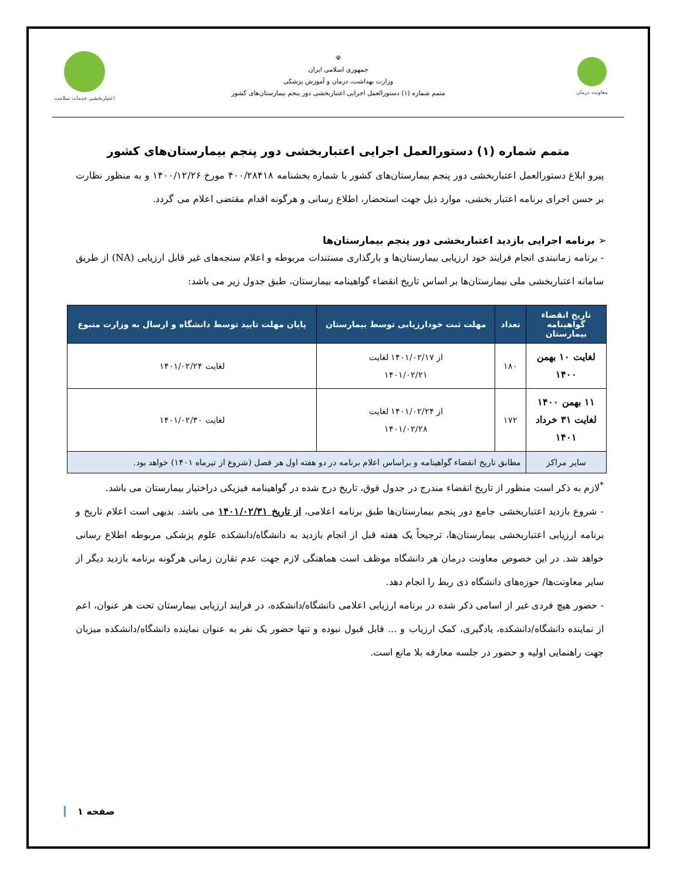معاونت درمان
☫
جمهوری اسلامی ایران
وزارت بهداشت، درمان و آموزش پزشکی
متمم شماره (۱) دستورالعمل اجرایی اعتباربخشی دور پنجم بیمارستان‌های کشور
اعتباربخشی خدمات سلامت
متمم شماره (۱) دستورالعمل اجرایی اعتباربخشی دور پنجم بیمارستان‌های کشور
پیرو ابلاغ دستورالعمل اعتباربخشی دور پنجم بیمارستان‌های کشور با شماره بخشنامه ۴۰۰/۲۸۴۱۸ مورخ ۱۴۰۰/۱۲/۲۶ و به منظور نظارت بر حسن اجرای برنامه اعتبار بخشی، موارد ذیل جهت استحضار، اطلاع رسانی و هرگونه اقدام مقتضی اعلام می گردد.
➢ برنامه اجرایی بازدید اعتباربخشی دور پنجم بیمارستان‌ها
- برنامه زمانبندی انجام فرایند خود ارزیابی بیمارستان‌ها و بارگذاری مستندات مربوطه و اعلام سنجه‌های غیر قابل ارزیابی (NA) از طریق سامانه اعتباربخشی ملی بیمارستان‌ها بر اساس تاریخ انقضاء گواهینامه بیمارستان، طبق جدول زیر می باشد:
| تاریخ انقضاء گواهینامه بیمارستان | تعداد | مهلت ثبت خودارزیابی توسط بیمارستان | پایان مهلت تایید توسط دانشگاه و ارسال به وزارت متبوع |
| --- | --- | --- | --- |
| لغایت ۱۰ بهمن ۱۴۰۰ | ۱۸۰ | از ۱۴۰۱/۰۲/۱۷ لغایت ۱۴۰۱/۰۲/۲۱ | لغایت ۱۴۰۱/۰۲/۲۴ |
| ۱۱ بهمن ۱۴۰۰ لغایت ۳۱ خرداد ۱۴۰۱ | ۱۷۲ | از ۱۴۰۱/۰۲/۲۴ لغایت ۱۴۰۱/۰۲/۲۸ | لغایت ۱۴۰۱/۰۲/۳۰ |
| سایر مراکز | مطابق تاریخ انقضاء گواهینامه و براساس اعلام برنامه در دو هفته اول هر فصل (شروع از تیرماه ۱۴۰۱) خواهد بود. | | |
<sup>*</sup> لازم به ذکر است منظور از تاریخ انقضاء مندرج در جدول فوق، تاریخ درج شده در گواهینامه فیزیکی دراختیار بیمارستان می باشد.
- شروع بازدید اعتباربخشی جامع دور پنجم بیمارستان‌ها طبق برنامه اعلامی، از تاریخ ۱۴۰۱/۰۲/۳۱ می باشد. بدیهی است اعلام تاریخ و برنامه ارزیابی اعتباربخشی بیمارستان‌ها، ترجیحاً یک هفته قبل از انجام بازدید به دانشگاه/دانشکده علوم پزشکی مربوطه اطلاع رسانی خواهد شد. در این خصوص معاونت درمان هر دانشگاه موظف است هماهنگی لازم جهت عدم تقارن زمانی هرگونه برنامه بازدید دیگر از سایر معاونت‌ها/ حوزه‌های دانشگاه ذی ربط را انجام دهد.
- حضور هیچ فردی غیر از اسامی ذکر شده در برنامه ارزیابی اعلامی دانشگاه/دانشکده، در فرایند ارزیابی بیمارستان تحت هر عنوان، اعم از نماینده دانشگاه/دانشکده، یادگیری، کمک ارزیاب و ... قابل قبول نبوده و تنها حضور یک نفر به عنوان نماینده دانشگاه/دانشکده میزبان جهت راهنمایی اولیه و حضور در جلسه معارفه بلا مانع است.
صفحه ۱